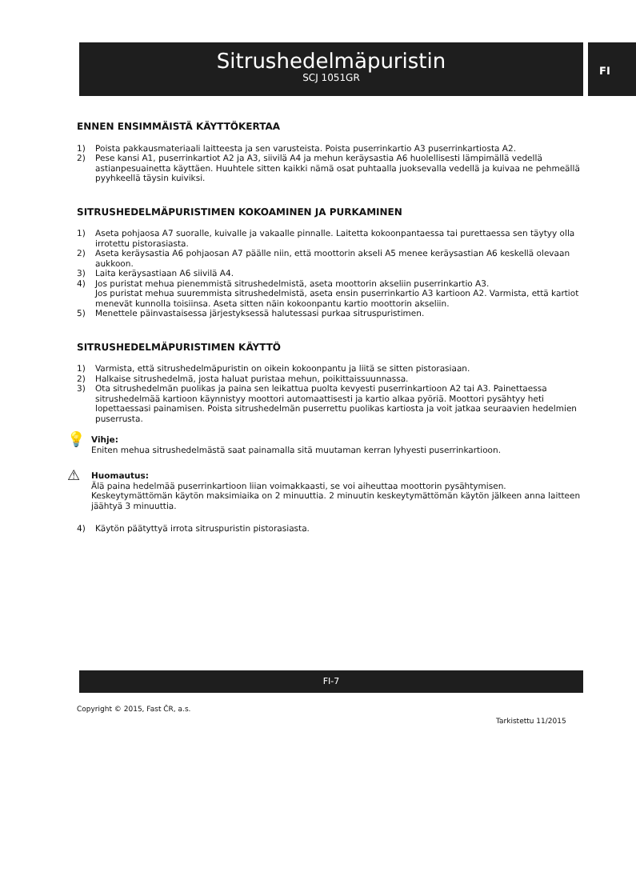Sitrushedelmäpuristin
SCJ 1051GR
FI
ENNEN ENSIMMÄISTÄ KÄYTTÖKERTAA
1) Poista pakkausmateriaali laitteesta ja sen varusteista. Poista puserrinkartio A3 puserrinkartiosta A2.
2) Pese kansi A1, puserrinkartiot A2 ja A3, siivilä A4 ja mehun keräysastia A6 huolellisesti lämpimällä vedellä astianpesuainetta käyttäen. Huuhtele sitten kaikki nämä osat puhtaalla juoksevalla vedellä ja kuivaa ne pehmeällä pyyhkeellä täysin kuiviksi.
SITRUSHEDELMÄPURISTIMEN KOKOAMINEN JA PURKAMINEN
1) Aseta pohjaosa A7 suoralle, kuivalle ja vakaalle pinnalle. Laitetta kokoonpantaessa tai purettaessa sen täytyy olla irrotettu pistorasiasta.
2) Aseta keräysastia A6 pohjaosan A7 päälle niin, että moottorin akseli A5 menee keräysastian A6 keskellä olevaan aukkoon.
3) Laita keräysastiaan A6 siivilä A4.
4) Jos puristat mehua pienemmistä sitrushedelmistä, aseta moottorin akseliin puserrinkartio A3.
Jos puristat mehua suuremmista sitrushedelmistä, aseta ensin puserrinkartio A3 kartioon A2. Varmista, että kartiot menevät kunnolla toisiinsa. Aseta sitten näin kokoonpantu kartio moottorin akseliin.
5) Menettele päinvastaisessa järjestyksessä halutessasi purkaa sitruspuristimen.
SITRUSHEDELMÄPURISTIMEN KÄYTTÖ
1) Varmista, että sitrushedelmäpuristin on oikein kokoonpantu ja liitä se sitten pistorasiaan.
2) Halkaise sitrushedelmä, josta haluat puristaa mehun, poikittaissuunnassa.
3) Ota sitrushedelmän puolikas ja paina sen leikattua puolta kevyesti puserrinkartioon A2 tai A3. Painettaessa sitrushedelmää kartioon käynnistyy moottori automaattisesti ja kartio alkaa pyöriä. Moottori pysähtyy heti lopettaessasi painamisen. Poista sitrushedelmän puserrettu puolikas kartiosta ja voit jatkaa seuraavien hedelmien puserrusta.
💡
Vihje:
Eniten mehua sitrushedelmästä saat painamalla sitä muutaman kerran lyhyesti puserrinkartioon.
⚠
Huomautus:
Älä paina hedelmää puserrinkartioon liian voimakkaasti, se voi aiheuttaa moottorin pysähtymisen. Keskeytymättömän käytön maksimiaika on 2 minuuttia. 2 minuutin keskeytymättömän käytön jälkeen anna laitteen jäähtyä 3 minuuttia.
4) Käytön päätyttyä irrota sitruspuristin pistorasiasta.
FI-7
Copyright © 2015, Fast ČR, a.s.
Tarkistettu 11/2015